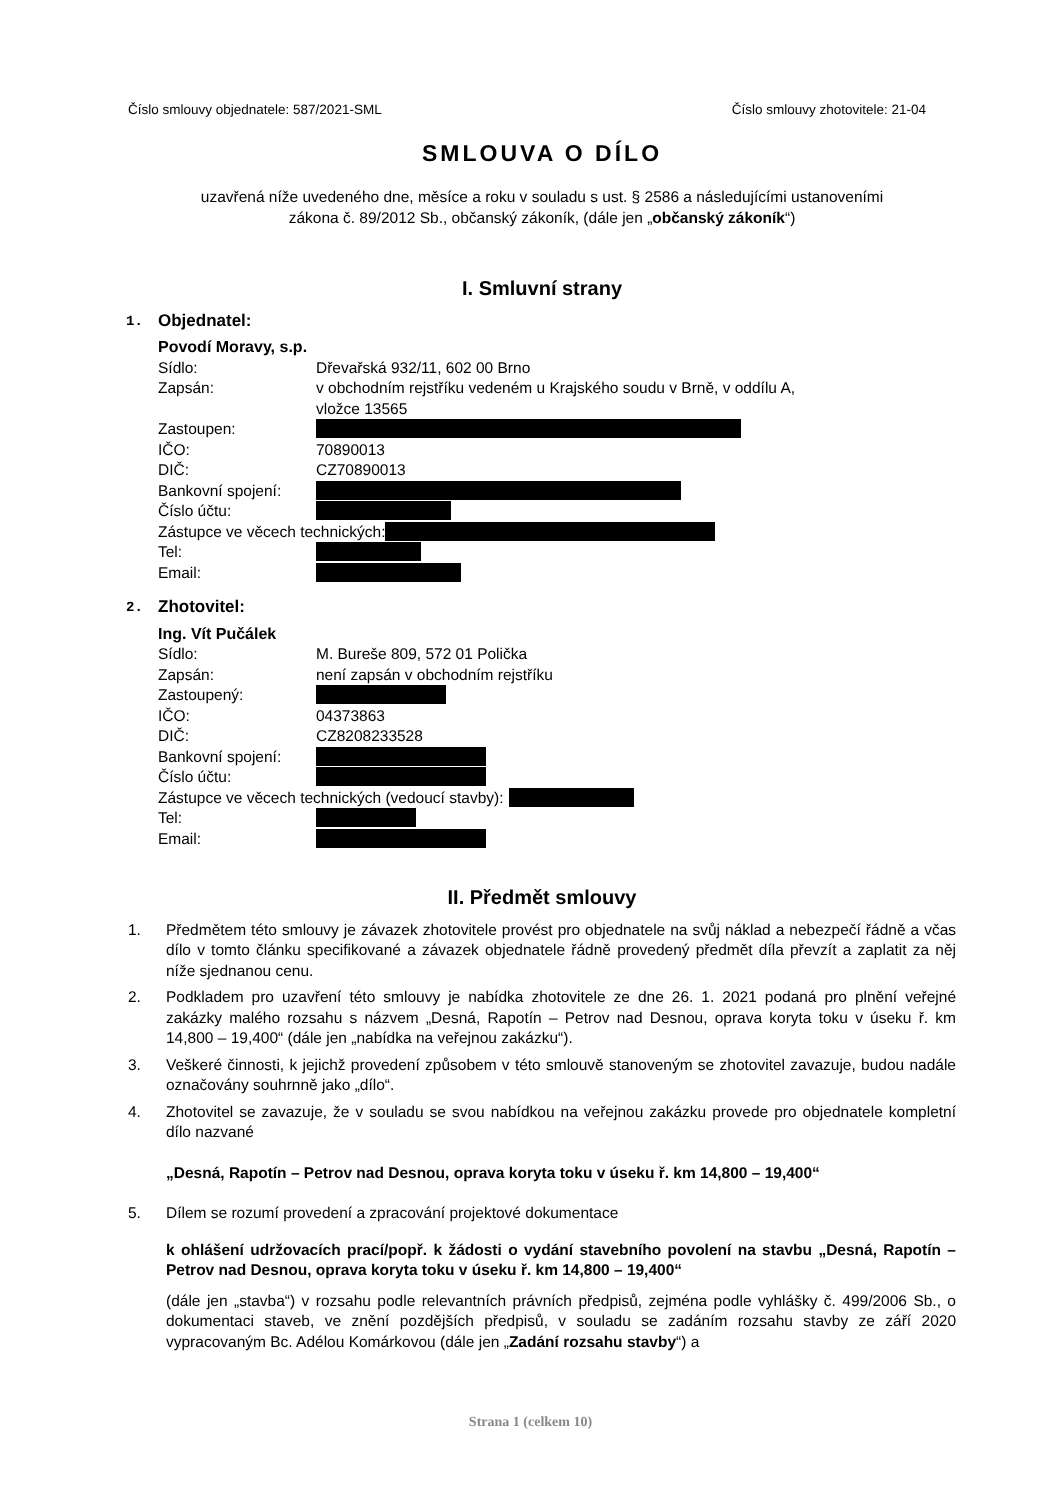Číslo smlouvy objednatele: 587/2021-SML Číslo smlouvy zhotovitele: 21-04
SMLOUVA O DÍLO
uzavřená níže uvedeného dne, měsíce a roku v souladu s ust. § 2586 a následujícími ustanoveními
zákona č. 89/2012 Sb., občanský zákoník, (dále jen „občanský zákoník“)
I. Smluvní strany
1. Objednatel:
Povodí Moravy, s.p.
Sídlo: Dřevařská 932/11, 602 00 Brno
Zapsán: v obchodním rejstříku vedeném u Krajského soudu v Brně, v oddílu A,
vložce 13565
Zastoupen:
IČO: 70890013
DIČ: CZ70890013
Bankovní spojení:
Číslo účtu:
Zástupce ve věcech technických:
Tel:
Email:
2. Zhotovitel:
Ing. Vít Pučálek
Sídlo: M. Bureše 809, 572 01 Polička
Zapsán: není zapsán v obchodním rejstříku
Zastoupený:
IČO: 04373863
DIČ: CZ8208233528
Bankovní spojení:
Číslo účtu:
Zástupce ve věcech technických (vedoucí stavby):
Tel:
Email:
II. Předmět smlouvy
1. Předmětem této smlouvy je závazek zhotovitele provést pro objednatele na svůj náklad a nebezpečí řádně a včas dílo v tomto článku specifikované a závazek objednatele řádně provedený předmět díla převzít a zaplatit za něj níže sjednanou cenu.
2. Podkladem pro uzavření této smlouvy je nabídka zhotovitele ze dne 26. 1. 2021 podaná pro plnění veřejné zakázky malého rozsahu s názvem „Desná, Rapotín – Petrov nad Desnou, oprava koryta toku v úseku ř. km 14,800 – 19,400“ (dále jen „nabídka na veřejnou zakázku“).
3. Veškeré činnosti, k jejichž provedení způsobem v této smlouvě stanoveným se zhotovitel zavazuje, budou nadále označovány souhrnně jako „dílo“.
4. Zhotovitel se zavazuje, že v souladu se svou nabídkou na veřejnou zakázku provede pro objednatele kompletní dílo nazvané
„Desná, Rapotín – Petrov nad Desnou, oprava koryta toku v úseku ř. km 14,800 – 19,400“
5. Dílem se rozumí provedení a zpracování projektové dokumentace
k ohlášení udržovacích prací/popř. k žádosti o vydání stavebního povolení na stavbu „Desná, Rapotín – Petrov nad Desnou, oprava koryta toku v úseku ř. km 14,800 – 19,400“
(dále jen „stavba“) v rozsahu podle relevantních právních předpisů, zejména podle vyhlášky č. 499/2006 Sb., o dokumentaci staveb, ve znění pozdějších předpisů, v souladu se zadáním rozsahu stavby ze září 2020 vypracovaným Bc. Adélou Komárkovou (dále jen „Zadání rozsahu stavby“) a
Strana 1 (celkem 10)